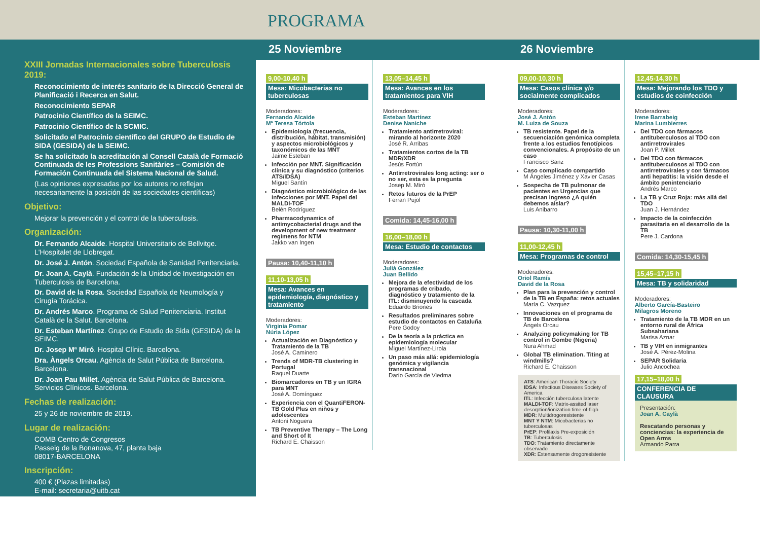PROGRAMA
XXIII Jornadas Internacionales sobre Tuberculosis 2019:
Reconocimiento de interés sanitario de la Direcció General de Planificació i Recerca en Salut.
Reconocimiento SEPAR
Patrocinio Científico de la SEIMC.
Patrocinio Científico de la SCMIC.
Solicitado el Patrocinio científico del GRUPO de Estudio de SIDA (GESIDA) de la SEIMC.
Se ha solicitado la acreditación al Consell Català de Formació Continuada de les Professions Sanitàries – Comisión de Formación Continuada del Sistema Nacional de Salud.
(Las opiniones expresadas por los autores no reflejan necesariamente la posición de las sociedades científicas)
Objetivo:
Mejorar la prevención y el control de la tuberculosis.
Organización:
Dr. Fernando Alcaide. Hospital Universitario de Bellvitge. L'Hospitalet de Llobregat.
Dr. José J. Antón. Sociedad Española de Sanidad Penitenciaria.
Dr. Joan A. Caylà. Fundación de la Unidad de Investigación en Tuberculosis de Barcelona.
Dr. David de la Rosa. Sociedad Española de Neumología y Cirugía Torácica.
Dr. Andrés Marco. Programa de Salud Penitenciaria. Institut Català de la Salut. Barcelona.
Dr. Esteban Martínez. Grupo de Estudio de Sida (GESIDA) de la SEIMC.
Dr. Josep Mª Miró. Hospital Clínic. Barcelona.
Dra. Àngels Orcau. Agència de Salut Pública de Barcelona. Barcelona.
Dr. Joan Pau Millet. Agència de Salut Pública de Barcelona. Servicios Clínicos. Barcelona.
Fechas de realización:
25 y 26 de noviembre de 2019.
Lugar de realización:
COMB Centro de Congresos
Passeig de la Bonanova, 47, planta baja
08017-BARCELONA
Inscripción:
400 € (Plazas limitadas)
E-mail: secretaria@uitb.cat
25 Noviembre
9,00-10,40 h
Mesa: Micobacterias no tuberculosas
Moderadores:
Fernando Alcaide
Mª Teresa Tórtola
Epidemiología (frecuencia, distribución, hábitat, transmisión) y aspectos microbiológicos y taxonómicos de las MNT
Jaime Esteban
Infección por MNT. Significación clínica y su diagnóstico (criterios ATS/IDSA)
Miguel Santín
Diagnóstico microbiológico de las infecciones por MNT. Papel del MALDI-TOF
Belén Rodríguez
Pharmacodynamics of antimycobacterial drugs and the development of new treatment regimens for NTM
Jakko van Ingen
Pausa: 10,40-11,10 h
11,10-13,05 h
Mesa: Avances en epidemiología, diagnóstico y tratamiento
Moderadores:
Virginia Pomar
Núria López
Actualización en Diagnóstico y Tratamiento de la TB
José A. Caminero
Trends of MDR-TB clustering in Portugal
Raquel Duarte
Biomarcadores en TB y un IGRA para MNT
José A. Domínguez
Experiencia con el QuantiFERON-TB Gold Plus en niños y adolescentes
Antoni Noguera
TB Preventive Therapy – The Long and Short of It
Richard E. Chaisson
13,05–14,45 h
Mesa: Avances en los tratamientos para VIH
Moderadores:
Esteban Martínez
Denise Naniche
Tratamiento antirretroviral: mirando al horizonte 2020
José R. Arribas
Tratamientos cortos de la TB MDR/XDR
Jesús Fortún
Antirretrovirales long acting: ser o no ser, esta es la pregunta
Josep M. Miró
Retos futuros de la PrEP
Ferran Pujol
Comida: 14,45-16,00 h
16,00–18,00 h
Mesa: Estudio de contactos
Moderadores:
Julià González
Juan Bellido
Mejora de la efectividad de los programas de cribado, diagnóstico y tratamiento de la ITL: disminuyendo la cascada
Eduardo Briones
Resultados preliminares sobre estudio de contactos en Cataluña
Pere Godoy
De la teoría a la práctica en epidemiología molecular
Miguel Martínez-Lirola
Un paso más allá: epidemiología genómica y vigilancia transnacional
Darío García de Viedma
26 Noviembre
09,00-10,30 h
Mesa: Casos clínica y/o socialmente complicados
Moderadores:
José J. Antón
M. Luiza de Souza
TB resistente. Papel de la secuenciación genómica completa frente a los estudios fenotípicos convencionales. A propósito de un caso
Francisco Sanz
Caso complicado compartido
M Ángeles Jiménez y Xavier Casas
Sospecha de TB pulmonar de pacientes en Urgencias que precisan ingreso ¿A quién debemos aislar?
Luis Anibarro
Pausa: 10,30-11,00 h
11,00-12,45 h
Mesa: Programas de control
Moderadores:
Oriol Ramís
David de la Rosa
Plan para la prevención y control de la TB en España: retos actuales
María C. Vazquez
Innovaciones en el programa de TB de Barcelona
Àngels Orcau
Analyzing policymaking for TB control in Gombe (Nigeria)
Nura Ahmad
Global TB elimination. Titing at windmills?
Richard E. Chaisson
ATS: American Thoracic Society
IDSA: Infectious Diseases Society of America
ITL: Infección tuberculosa latente
MALDI-TOF: Matrix-assited laser desorption/ionization time-of-fligh
MDR: Multidrogoresistente
MNT Y NTM: Micobacterias no tuberculosas
PrEP: Profilaxis Pre-exposición
TB: Tuberculosis
TDO: Tratamiento directamente observado
XDR: Extensamente drogoresistente
12,45-14,30 h
Mesa: Mejorando los TDO y estudios de coinfección
Moderadores:
Irene Barrabeig
Marina Lumbierres
Del TDO con fármacos antituberculosos al TDO con antirretrovirales
Joan P. Millet
Del TDO con fármacos antituberculosos al TDO con antirretrovirales y con fármacos anti hepatitis: la visión desde el ámbito penintenciario
Andrés Marco
La TB y Cruz Roja: más allá del TDO
Juan J. Hernández
Impacto de la coinfección parasitaria en el desarrollo de la TB
Pere J. Cardona
Comida: 14,30-15,45 h
15,45–17,15 h
Mesa: TB y solidaridad
Moderadores:
Alberto García-Basteiro
Milagros Moreno
Tratamiento de la TB MDR en un entorno rural de África Subsahariana
Marisa Aznar
TB y VIH en inmigrantes
José A. Pérez-Molina
SEPAR Solidaria
Julio Ancochea
17,15–18,00 h
CONFERENCIA DE CLAUSURA
Presentación:
Joan A. Caylà
Rescatando personas y conciencias: la experiencia de Open Arms
Armando Parra